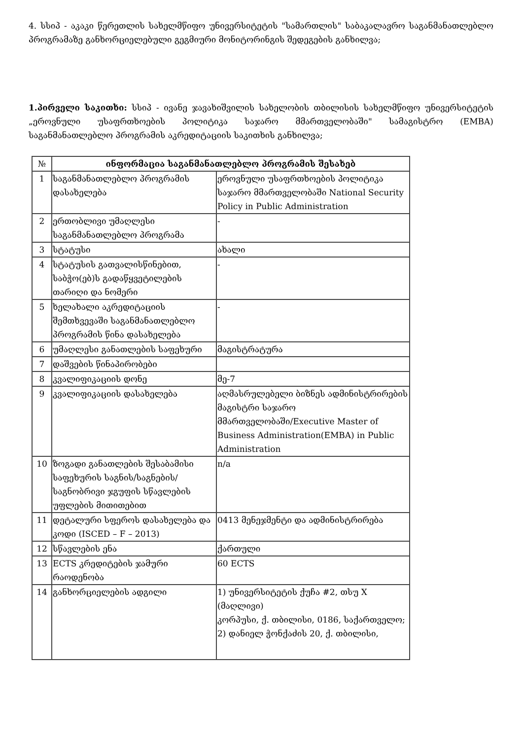4. სსიპ - აკაკი წერეთლის სახელმწიფო უნივერსიტეტის "სამართლის" საბაკალავრო საგანმანათლებლო პროგრამაზე განხორციელებული გეგმიური მონიტორინგის შედეგების განხილვა;
1.პირველი საკითხი: სსიპ - ივანე ჯავახიშვილის სახელობის თბილისის სახელმწიფო უნივერსიტეტის „ეროვნული უსაფრთხოების პოლიტიკა საჯარო მმართველობაში" სამაგისტრო (EMBA) საგანმანათლებლო პროგრამის აკრედიტაციის საკითხის განხილვა;
| № | ინფორმაცია საგანმანათლებლო პროგრამის შესახებ | |
| 1 | საგანმანათლებლო პროგრამის დასახელება | ეროვნული უსაფრთხოების პოლიტიკა საჯარო მმართველობაში National Security Policy in Public Administration |
| 2 | ერთობლივი უმაღლესი საგანმანათლებლო პროგრამა | - |
| 3 | სტატუსი | ახალი |
| 4 | სტატუსის გათვალისწინებით, საბჭო(ებ)ს გადაწყვეტილების თარიღი და ნომერი | - |
| 5 | ხელახალი აკრედიტაციის შემთხვევაში საგანმანათლებლო პროგრამის წინა დასახელება | - |
| 6 | უმაღლესი განათლების საფეხური | მაგისტრატურა |
| 7 | დაშვების წინაპირობები | |
| 8 | კვალიფიკაციის დონე | მე-7 |
| 9 | კვალიფიკაციის დასახელება | აღმასრულებელი ბიზნეს ადმინისტრირების მაგისტრი საჯარო მმართველობაში/Executive Master of Business Administration(EMBA) in Public Administration |
| 10 | ზოგადი განათლების შესაბამისი საფეხურის საგნის/საგნების/საგნობრივი ჯგუფის სწავლების უფლების მითითებით | n/a |
| 11 | დეტალური სფეროს დასახელება და კოდი (ISCED – F – 2013) | 0413 მენეჯმენტი და ადმინისტრირება |
| 12 | სწავლების ენა | ქართული |
| 13 | ECTS კრედიტების ჯამური რაოდენობა | 60 ECTS |
| 14 | განხორციელების ადგილი | 1) უნივერსიტეტის ქუჩა #2, თსუ X (მაღლივი) კორპუსი, ქ. თბილისი, 0186, საქართველო; 2) დანიელ ჭონქაძის 20, ქ. თბილისი, |